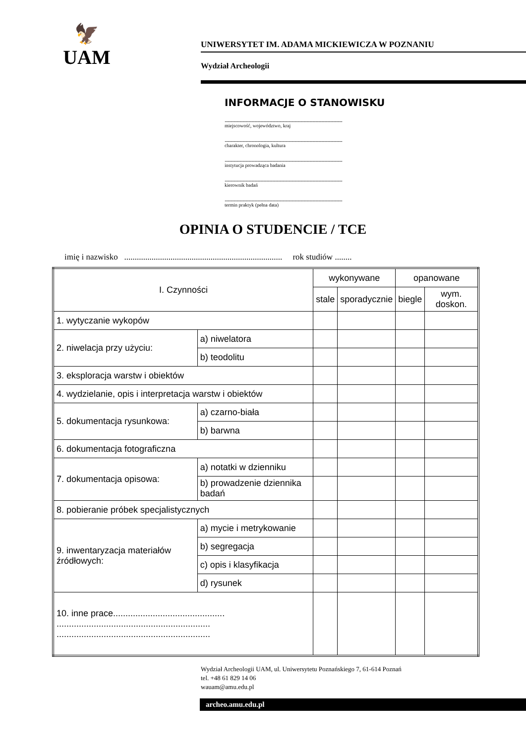🦅
UAM
UNIWERSYTET IM. ADAMA MICKIEWICZA W POZNANIU
Wydział Archeologii
INFORMACJE O STANOWISKU
..............................................................................................................................................................
miejscowość, województwo, kraj
..............................................................................................................................................................
charakter, chronologia, kultura
..............................................................................................................................................................
instytucja prowadząca badania
..............................................................................................................................................................
kierownik badań
..............................................................................................................................................................
termin praktyk (pełna data)
OPINIA O STUDENCIE / TCE
imię i nazwisko ........................................................................... rok studiów ........
| I. Czynności | | wykonywane | | opanowane | |
| --- | --- | --- | --- | --- | --- |
| | | stale | sporadycznie | biegle | wym. doskon. |
| 1. wytyczanie wykopów | | | | | |
| 2. niwelacja przy użyciu: | a) niwelatora | | | | |
| | b) teodolitu | | | | |
| 3. eksploracja warstw i obiektów | | | | | |
| 4. wydzielanie, opis i interpretacja warstw i obiektów | | | | | |
| 5. dokumentacja rysunkowa: | a) czarno-biała | | | | |
| | b) barwna | | | | |
| 6. dokumentacja fotograficzna | | | | | |
| 7. dokumentacja opisowa: | a) notatki w dzienniku | | | | |
| | b) prowadzenie dziennika badań | | | | |
| 8. pobieranie próbek specjalistycznych | | | | | |
| 9. inwentaryzacja materiałów źródłowych: | a) mycie i metrykowanie | | | | |
| | b) segregacja | | | | |
| | c) opis i klasyfikacja | | | | |
| | d) rysunek | | | | |
| 10. inne prace............................................. .............................................................. .............................................................. | | | | | |
Wydział Archeologii UAM, ul. Uniwersytetu Poznańskiego 7, 61-614 Poznań
tel. +48 61 829 14 06
wauam@amu.edu.pl
archeo.amu.edu.pl